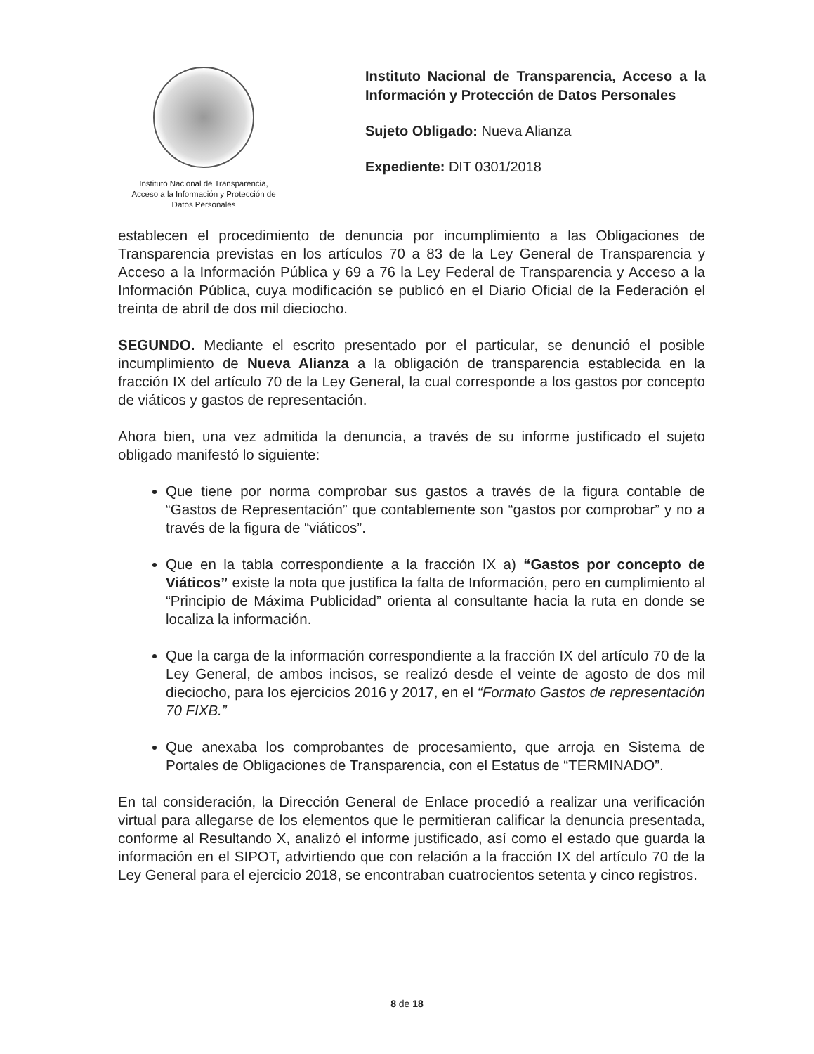Instituto Nacional de Transparencia,
Acceso a la Información y Protección de
Datos Personales
Instituto Nacional de Transparencia, Acceso a la Información y Protección de Datos Personales
Sujeto Obligado: Nueva Alianza
Expediente: DIT 0301/2018
establecen el procedimiento de denuncia por incumplimiento a las Obligaciones de Transparencia previstas en los artículos 70 a 83 de la Ley General de Transparencia y Acceso a la Información Pública y 69 a 76 la Ley Federal de Transparencia y Acceso a la Información Pública, cuya modificación se publicó en el Diario Oficial de la Federación el treinta de abril de dos mil dieciocho.
SEGUNDO. Mediante el escrito presentado por el particular, se denunció el posible incumplimiento de Nueva Alianza a la obligación de transparencia establecida en la fracción IX del artículo 70 de la Ley General, la cual corresponde a los gastos por concepto de viáticos y gastos de representación.
Ahora bien, una vez admitida la denuncia, a través de su informe justificado el sujeto obligado manifestó lo siguiente:
Que tiene por norma comprobar sus gastos a través de la figura contable de “Gastos de Representación” que contablemente son “gastos por comprobar” y no a través de la figura de “viáticos”.
Que en la tabla correspondiente a la fracción IX a) “Gastos por concepto de Viáticos” existe la nota que justifica la falta de Información, pero en cumplimiento al “Principio de Máxima Publicidad” orienta al consultante hacia la ruta en donde se localiza la información.
Que la carga de la información correspondiente a la fracción IX del artículo 70 de la Ley General, de ambos incisos, se realizó desde el veinte de agosto de dos mil dieciocho, para los ejercicios 2016 y 2017, en el “Formato Gastos de representación 70 FIXB.”
Que anexaba los comprobantes de procesamiento, que arroja en Sistema de Portales de Obligaciones de Transparencia, con el Estatus de “TERMINADO”.
En tal consideración, la Dirección General de Enlace procedió a realizar una verificación virtual para allegarse de los elementos que le permitieran calificar la denuncia presentada, conforme al Resultando X, analizó el informe justificado, así como el estado que guarda la información en el SIPOT, advirtiendo que con relación a la fracción IX del artículo 70 de la Ley General para el ejercicio 2018, se encontraban cuatrocientos setenta y cinco registros.
8 de 18